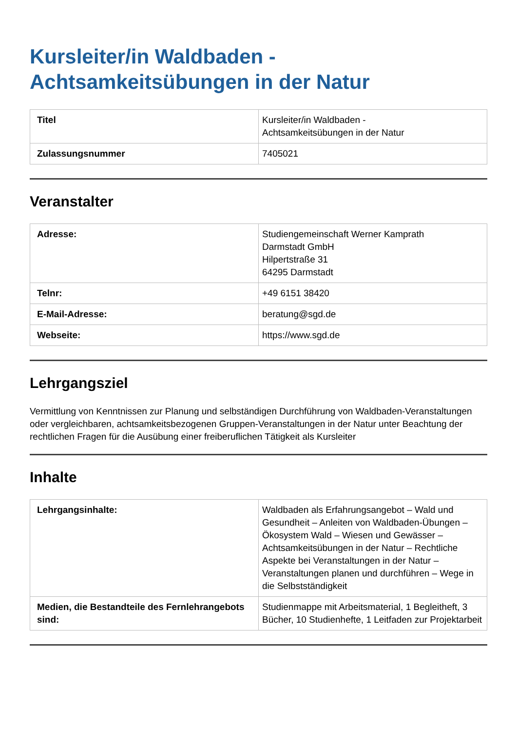Kursleiter/in Waldbaden -
Achtsamkeitsübungen in der Natur
| Titel | Kursleiter/in Waldbaden - Achtsamkeitsübungen in der Natur |
| Zulassungsnummer | 7405021 |
Veranstalter
| Adresse: | Studiengemeinschaft Werner Kamprath Darmstadt GmbH Hilpertstraße 31 64295 Darmstadt |
| Telnr: | +49 6151 38420 |
| E-Mail-Adresse: | beratung@sgd.de |
| Webseite: | https://www.sgd.de |
Lehrgangsziel
Vermittlung von Kenntnissen zur Planung und selbständigen Durchführung von Waldbaden-Veranstaltungen oder vergleichbaren, achtsamkeitsbezogenen Gruppen-Veranstaltungen in der Natur unter Beachtung der rechtlichen Fragen für die Ausübung einer freiberuflichen Tätigkeit als Kursleiter
Inhalte
| Lehrgangsinhalte: | Waldbaden als Erfahrungsangebot – Wald und Gesundheit – Anleiten von Waldbaden-Übungen – Ökosystem Wald – Wiesen und Gewässer – Achtsamkeitsübungen in der Natur – Rechtliche Aspekte bei Veranstaltungen in der Natur – Veranstaltungen planen und durchführen – Wege in die Selbstständigkeit |
| Medien, die Bestandteile des Fernlehrangebots sind: | Studienmappe mit Arbeitsmaterial, 1 Begleitheft, 3 Bücher, 10 Studienhefte, 1 Leitfaden zur Projektarbeit |